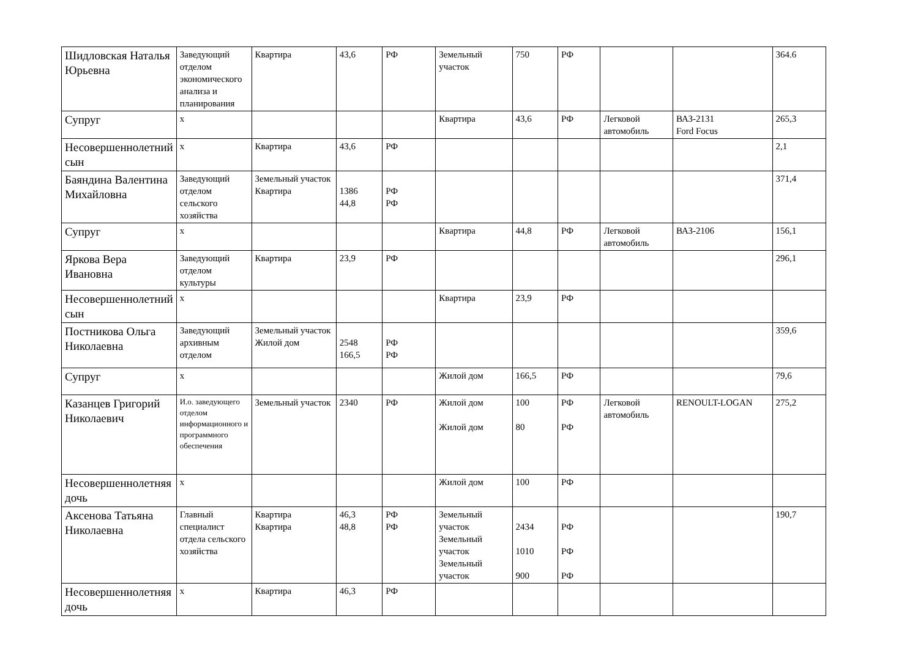| Шидловская Наталья Юрьевна | Заведующий отделом экономического анализа и планирования | Квартира | 43,6 | РФ | Земельный участок | 750 | РФ | | | 364.6 |
| Супруг | х | | | | Квартира | 43,6 | РФ | Легковой автомобиль | ВАЗ-2131 Ford Focus | 265,3 |
| Несовершеннолетний сын | х | Квартира | 43,6 | РФ | | | | | | 2,1 |
| Баяндина Валентина Михайловна | Заведующий отделом сельского хозяйства | Земельный участок Квартира | 1386 44,8 | РФ РФ | | | | | | 371,4 |
| Супруг | х | | | | Квартира | 44,8 | РФ | Легковой автомобиль | ВАЗ-2106 | 156,1 |
| Яркова Вера Ивановна | Заведующий отделом культуры | Квартира | 23,9 | РФ | | | | | | 296,1 |
| Несовершеннолетний сын | х | | | | Квартира | 23,9 | РФ | | | |
| Постникова Ольга Николаевна | Заведующий архивным отделом | Земельный участок Жилой дом | 2548 166,5 | РФ РФ | | | | | | 359,6 |
| Супруг | х | | | | Жилой дом | 166,5 | РФ | | | 79,6 |
| Казанцев Григорий Николаевич | И.о. заведующего отделом информационного и программного обеспечения | Земельный участок | 2340 | РФ | Жилой дом Жилой дом | 100 80 | РФ РФ | Легковой автомобиль | RENOULT-LOGAN | 275,2 |
| Несовершеннолетняя дочь | х | | | | Жилой дом | 100 | РФ | | | |
| Аксенова Татьяна Николаевна | Главный специалист отдела сельского хозяйства | Квартира Квартира | 46,3 48,8 | РФ РФ | Земельный участок Земельный участок Земельный участок | 2434 1010 900 | РФ РФ РФ | | | 190,7 |
| Несовершеннолетняя дочь | х | Квартира | 46,3 | РФ | | | | | | |